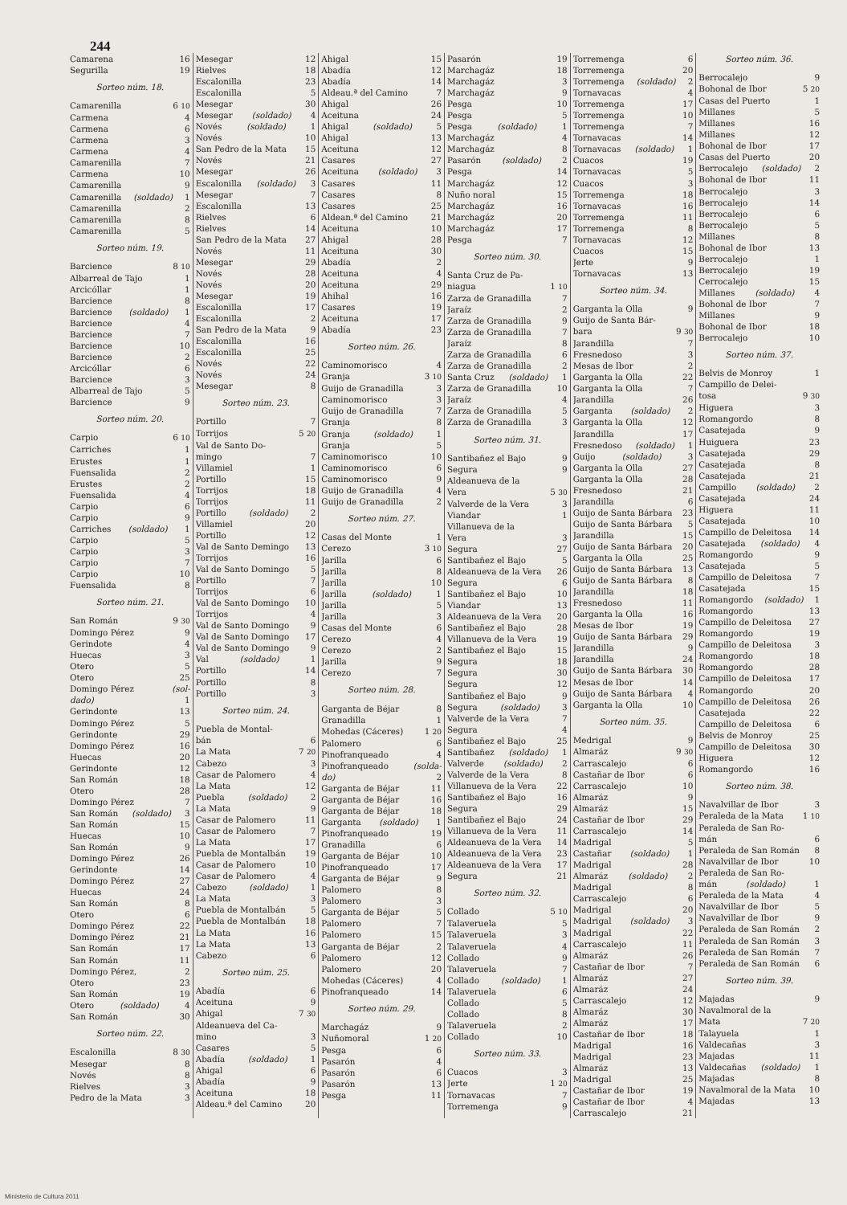244
Camarena 16
Segurilla 19
Sorteo núm. 18.
Camarenilla 6 10
Carmena 4
Carmena 6
Carmena 3
Carmena 4
Camarenilla 7
Carmena 10
Camarenilla 9
Camarenilla (soldado) 1
Camarenilla 2
Camarenilla 8
Camarenilla 5
Sorteo núm. 19.
Barcience 8 10
Albarreal de Tajo 1
Arcicóllar 1
Barcience 8
Barcience (soldado) 1
Barcience 4
Barcience 7
Barcience 10
Barcience 2
Arcicóllar 6
Barcience 3
Albarreal de Tajo 5
Barcience 9
Sorteo núm. 20.
Carpio 6 10
Carriches 1
Erustes 1
Fuensalida 2
Erustes 2
Fuensalida 4
Carpio 6
Carpio 9
Carriches (soldado) 1
Carpio 5
Carpio 3
Carpio 7
Carpio 10
Fuensalida 8
Sorteo núm. 21.
San Román 9 30
Domingo Pérez 9
Gerindote 4
Huecas 3
Otero 5
Otero 25
Domingo Pérez (sol-
dado) 1
Gerindonte 13
Domingo Pérez 5
Gerindonte 29
Domingo Pérez 16
Huecas 20
Gerindonte 12
San Román 18
Otero 28
Domingo Pérez 7
San Román (soldado) 3
San Román 15
Huecas 10
San Román 9
Domingo Pérez 26
Gerindonte 14
Domingo Pérez 27
Huecas 24
San Román 8
Otero 6
Domingo Pérez 22
Domingo Pérez 21
San Román 17
San Román 11
Domingo Pérez, 2
Otero 23
San Román 19
Otero (soldado) 4
San Román 30
Sorteo núm. 22.
Escalonilla 8 30
Mesegar 8
Novés 8
Rielves 3
Pedro de la Mata 3
Mesegar 12
Rielves 18
Escalonilla 23
Escalonilla 5
Mesegar 30
Mesegar (soldado) 4
Novés (soldado) 1
Novés 10
San Pedro de la Mata 15
Novés 21
Mesegar 26
Escalonilla (soldado) 3
Mesegar 7
Escalonilla 13
Rielves 6
Rielves 14
San Pedro de la Mata 27
Novés 11
Mesegar 29
Novés 28
Novés 20
Mesegar 19
Escalonilla 17
Escalonilla 2
San Pedro de la Mata 9
Escalonilla 16
Escalonilla 25
Novés 22
Novés 24
Mesegar 8
Sorteo núm. 23.
Portillo 7
Torrijos 5 20
Val de Santo Do-
mingo 7
Villamiel 1
Portillo 15
Torrijos 18
Torrijos 11
Portillo (soldado) 2
Villamiel 20
Portillo 12
Val de Santo Demingo 13
Torrijos 16
Val de Santo Domingo 5
Portillo 7
Torrijos 6
Val de Santo Domingo 10
Torrijos 4
Val de Santo Domingo 9
Val de Santo Domingo 17
Val de Santo Domingo 9
Val (soldado) 1
Portillo 14
Portillo 8
Portillo 3
Sorteo núm. 24.
Puebla de Montal-
bán 6
La Mata 7 20
Cabezo 3
Casar de Palomero 4
La Mata 12
Puebla (soldado) 2
La Mata 9
Casar de Palomero 11
Casar de Palomero 7
La Mata 17
Puebla de Montalbán 19
Casar de Palomero 10
Casar de Palomero 4
Cabezo (soldado) 1
La Mata 3
Puebla de Montalbán 5
Puebla de Montalbán 18
La Mata 16
La Mata 13
Cabezo 6
Sorteo núm. 25.
Abadía 6
Aceituna 9
Ahigal 7 30
Aldeanueva del Ca-
mino 3
Casares 5
Abadía (soldado) 1
Ahigal 6
Abadía 9
Aceituna 18
Aldeau.ª del Camino 20
Ahigal 15
Abadía 12
Abadía 14
Aldeau.ª del Camino 7
Ahigal 26
Aceituna 24
Ahigal (soldado) 5
Ahigal 13
Aceituna 12
Casares 27
Aceituna (soldado) 3
Casares 11
Casares 8
Casares 25
Aldean.ª del Camino 21
Aceituna 10
Ahigal 28
Aceituna 30
Abadía 2
Aceituna 4
Aceituna 29
Ahihal 16
Casares 19
Aceituna 17
Abadía 23
Sorteo núm. 26.
Caminomorisco 4
Granja 3 10
Guijo de Granadilla 3
Caminomorisco 3
Guijo de Granadilla 7
Granja 8
Granja (soldado) 1
Granja 5
Caminomorisco 10
Caminomorisco 6
Caminomorisco 9
Guijo de Granadilla 4
Guijo de Granadilla 2
Sorteo núm. 27.
Casas del Monte 1
Cerezo 3 10
Jarilla 6
Jarilla 8
Jarilla 10
Jarilla (soldado) 1
Jarilla 5
Jarilla 3
Casas del Monte 6
Cerezo 4
Cerezo 2
Jarilla 9
Cerezo 7
Sorteo núm. 28.
Garganta de Béjar 8
Granadilla 1
Mohedas (Cáceres) 1 20
Palomero 6
Pinofranqueado 4
Pinofranqueado (solda-
do) 2
Garganta de Béjar 11
Garganta de Béjar 16
Garganta de Béjar 18
Garganta (soldado) 1
Pinofranqueado 19
Granadilla 6
Garganta de Béjar 10
Pinofranqueado 17
Garganta de Béjar 9
Palomero 8
Palomero 3
Garganta de Béjar 5
Palomero 7
Palomero 15
Garganta de Béjar 2
Palomero 12
Palomero 20
Mohedas (Cáceres) 4
Pinofranqueado 14
Sorteo núm. 29.
Marchagáz 9
Nuñomoral 1 20
Pesga 6
Pasarón 4
Pasarón 6
Pasarón 13
Pesga 11
Pasarón 19
Marchagáz 18
Marchagáz 3
Marchagáz 9
Pesga 10
Pesga 5
Pesga (soldado) 1
Marchagáz 4
Marchagáz 8
Pasarón (soldado) 2
Pesga 14
Marchagáz 12
Nuño noral 15
Marchagáz 16
Marchagáz 20
Marchagáz 17
Pesga 7
Sorteo núm. 30.
Santa Cruz de Pa-
niagua 1 10
Zarza de Granadilla 7
Jaraíz 2
Zarza de Granadilla 9
Zarza de Granadilla 7
Jaraíz 8
Zarza de Granadilla 6
Zarza de Granadilla 2
Santa Cruz (soldado) 1
Zarza de Granadilla 10
Jaraíz 4
Zarza de Granadilla 5
Zarza de Granadilla 3
Sorteo núm. 31.
Santibañez el Bajo 9
Segura 9
Aldeanueva de la
Vera 5 30
Valverde de la Vera 3
Viandar 1
Villanueva de la
Vera 3
Segura 27
Santibañez el Bajo 5
Aldeanueva de la Vera 26
Segura 6
Santibañez el Bajo 10
Viandar 13
Aldeanueva de la Vera 20
Santibañez el Bajo 28
Villanueva de la Vera 19
Santibañez el Bajo 15
Segura 18
Segura 30
Segura 12
Santibañez el Bajo 9
Segura (soldado) 3
Valverde de la Vera 7
Segura 4
Santibañez el Bajo 25
Santibañez (soldado) 1
Valverde (soldado) 2
Valverde de la Vera 8
Villanueva de la Vera 22
Santibañez el Bajo 16
Segura 29
Santibañez el Bajo 24
Villanueva de la Vera 11
Aldeanueva de la Vera 14
Aldeanueva de la Vera 23
Aldeanueva de la Vera 17
Segura 21
Sorteo núm. 32.
Collado 5 10
Talaveruela 5
Talaveruela 3
Talaveruela 4
Collado 9
Talaveruela 7
Collado (soldado) 1
Talaveruela 6
Collado 5
Collado 8
Talaveruela 2
Collado 10
Sorteo núm. 33.
Cuacos 3
Jerte 1 20
Tornavacas 7
Torremenga 9
Torremenga 6
Torremenga 20
Torremenga (soldado) 2
Tornavacas 4
Torremenga 17
Torremenga 10
Torremenga 7
Tornavacas 14
Tornavacas (soldado) 1
Cuacos 19
Tornavacas 5
Cuacos 3
Torremenga 18
Tornavacas 16
Torremenga 11
Torremenga 8
Tornavacas 12
Cuacos 15
Jerte 9
Tornavacas 13
Sorteo núm. 34.
Garganta la Olla 9
Guijo de Santa Bár-
bara 9 30
Jarandilla 7
Fresnedoso 3
Mesas de Ibor 2
Garganta la Olla 22
Garganta la Olla 7
Jarandilla 26
Garganta (soldado) 2
Garganta la Olla 12
Jarandilla 17
Fresnedoso (soldado) 1
Guijo (soldado) 3
Garganta la Olla 27
Garganta la Olla 28
Fresnedoso 21
Jarandilla 6
Guijo de Santa Bárbara 23
Guijo de Santa Bárbara 5
Jarandilla 15
Guijo de Santa Bárbara 20
Garganta la Olla 25
Guijo de Santa Bárbara 13
Guijo de Santa Bárbara 8
Jarandilla 18
Fresnedoso 11
Garganta la Olla 16
Mesas de Ibor 19
Guijo de Santa Bárbara 29
Jarandilla 9
Jarandilla 24
Guijo de Santa Bárbara 30
Mesas de Ibor 14
Guijo de Santa Bárbara 4
Garganta la Olla 10
Sorteo núm. 35.
Medrigal 9
Almaráz 9 30
Carrascalejo 6
Castañar de Ibor 6
Carrascalejo 10
Almaráz 9
Almaráz 15
Castañar de Ibor 29
Carrascalejo 14
Madrigal 5
Castañar (soldado) 1
Madrigal 28
Almaráz (soldado) 2
Madrigal 8
Carrascalejo 6
Madrigal 20
Madrigal (soldado) 3
Madrigal 22
Carrascalejo 11
Almaráz 26
Castañar de Ibor 7
Almaráz 27
Almaráz 24
Carrascalejo 12
Almaráz 30
Almaráz 17
Castañar de Ibor 18
Madrigal 16
Madrigal 23
Almaráz 13
Madrigal 25
Castañar de Ibor 19
Castañar de Ibor 4
Carrascalejo 21
Sorteo núm. 36.
Berrocalejo 9
Bohonal de Ibor 5 20
Casas del Puerto 1
Millanes 5
Millanes 16
Millanes 12
Bohonal de Ibor 17
Casas del Puerto 20
Berrocalejo (soldado) 2
Bohonal de Ibor 11
Berrocalejo 3
Berrocalejo 14
Berrocalejo 6
Berrocalejo 5
Millanes 8
Bohonal de Ibor 13
Berrocalejo 1
Berrocalejo 19
Cerrocalejo 15
Millanes (soldado) 4
Bohonal de Ibor 7
Millanes 9
Bohonal de Ibor 18
Berrocalejo 10
Sorteo núm. 37.
Belvis de Monroy 1
Campillo de Delei-
tosa 9 30
Higuera 3
Romangordo 8
Casatejada 9
Huiguera 23
Casatejada 29
Casatejada 8
Casatejada 21
Campillo (soldado) 2
Casatejada 24
Higuera 11
Casatejada 10
Campillo de Deleitosa 14
Casatejada (soldado) 4
Romangordo 9
Casatejada 5
Campillo de Deleitosa 7
Casatejada 15
Romangordo (soldado) 1
Romangordo 13
Campillo de Deleitosa 27
Romangordo 19
Campillo de Deleitosa 3
Romangordo 18
Romangordo 28
Campillo de Deleitosa 17
Romangordo 20
Campillo de Deleitosa 26
Casatejada 22
Campillo de Deleitosa 6
Belvis de Monroy 25
Campillo de Deleitosa 30
Higuera 12
Romangordo 16
Sorteo núm. 38.
Navalvillar de Ibor 3
Peraleda de la Mata 1 10
Peraleda de San Ro-
mán 6
Peraleda de San Román 8
Navalvillar de Ibor 10
Peraleda de San Ro-
mán (soldado) 1
Peraleda de la Mata 4
Navalvillar de Ibor 5
Navalvillar de Ibor 9
Peraleda de San Román 2
Peraleda de San Román 3
Peraleda de San Román 7
Peraleda de San Román 6
Sorteo núm. 39.
Majadas 9
Navalmoral de la
Mata 7 20
Talayuela 1
Valdecañas 3
Majadas 11
Valdecañas (soldado) 1
Majadas 8
Navalmoral de la Mata 10
Majadas 13
Ministerio de Cultura 2011